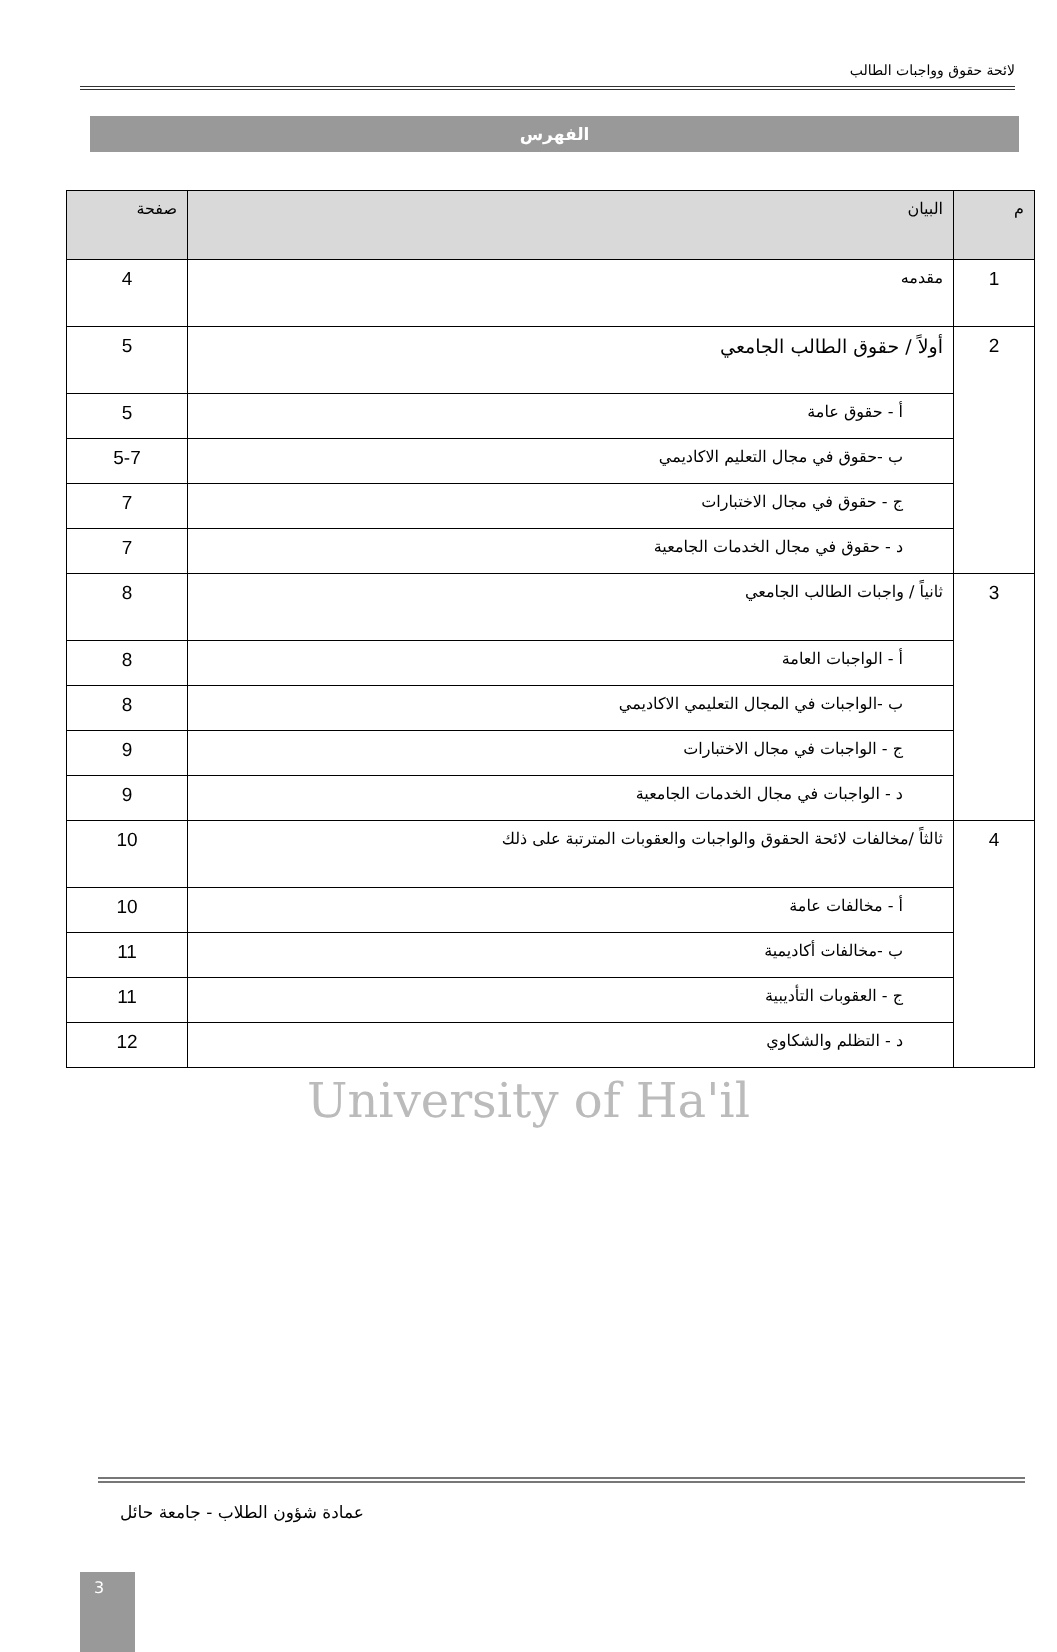لائحة حقوق وواجبات الطالب
الفهرس
| م | البيان | صفحة |
| --- | --- | --- |
| 1 | مقدمه | 4 |
| 2 | أولاً / حقوق الطالب الجامعي | 5 |
| | أ - حقوق عامة | 5 |
| | ب -حقوق في مجال التعليم الاكاديمي | 5-7 |
| | ج - حقوق في مجال الاختبارات | 7 |
| | د - حقوق في مجال الخدمات الجامعية | 7 |
| 3 | ثانياً / واجبات الطالب الجامعي | 8 |
| | أ - الواجبات العامة | 8 |
| | ب -الواجبات في المجال التعليمي الاكاديمي | 8 |
| | ج - الواجبات في مجال الاختبارات | 9 |
| | د - الواجبات في مجال الخدمات الجامعية | 9 |
| 4 | ثالثاً /مخالفات لائحة الحقوق والواجبات والعقوبات المترتبة على ذلك | 10 |
| | أ - مخالفات عامة | 10 |
| | ب -مخالفات أكاديمية | 11 |
| | ج - العقوبات التأديبية | 11 |
| | د - التظلم والشكاوي | 12 |
University of Ha'il
عمادة شؤون الطلاب - جامعة حائل
3